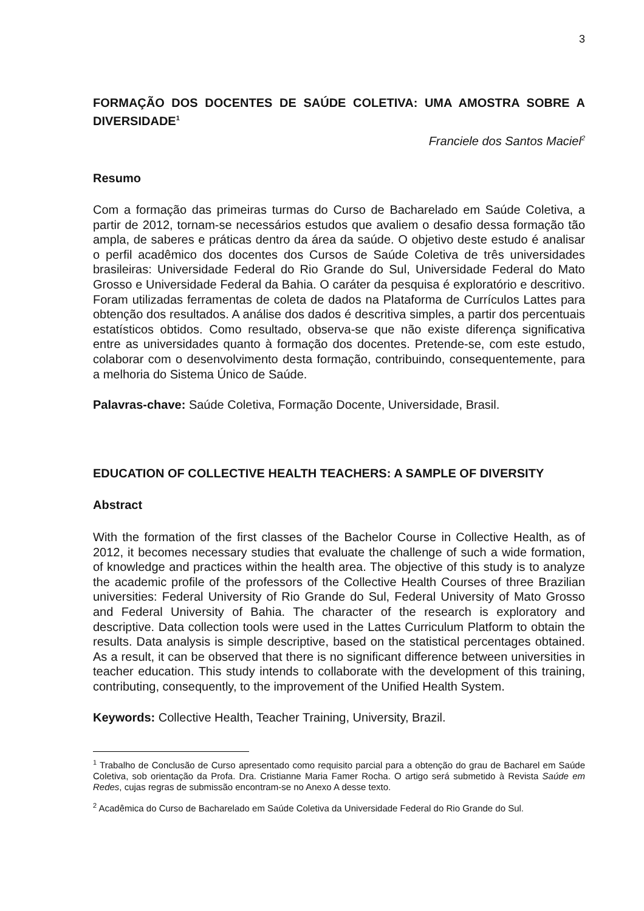3
FORMAÇÃO DOS DOCENTES DE SAÚDE COLETIVA: UMA AMOSTRA SOBRE A DIVERSIDADE<sup>1</sup>
Franciele dos Santos Maciel<sup>2</sup>
Resumo
Com a formação das primeiras turmas do Curso de Bacharelado em Saúde Coletiva, a partir de 2012, tornam-se necessários estudos que avaliem o desafio dessa formação tão ampla, de saberes e práticas dentro da área da saúde. O objetivo deste estudo é analisar o perfil acadêmico dos docentes dos Cursos de Saúde Coletiva de três universidades brasileiras: Universidade Federal do Rio Grande do Sul, Universidade Federal do Mato Grosso e Universidade Federal da Bahia. O caráter da pesquisa é exploratório e descritivo. Foram utilizadas ferramentas de coleta de dados na Plataforma de Currículos Lattes para obtenção dos resultados. A análise dos dados é descritiva simples, a partir dos percentuais estatísticos obtidos. Como resultado, observa-se que não existe diferença significativa entre as universidades quanto à formação dos docentes. Pretende-se, com este estudo, colaborar com o desenvolvimento desta formação, contribuindo, consequentemente, para a melhoria do Sistema Único de Saúde.
Palavras-chave: Saúde Coletiva, Formação Docente, Universidade, Brasil.
EDUCATION OF COLLECTIVE HEALTH TEACHERS: A SAMPLE OF DIVERSITY
Abstract
With the formation of the first classes of the Bachelor Course in Collective Health, as of 2012, it becomes necessary studies that evaluate the challenge of such a wide formation, of knowledge and practices within the health area. The objective of this study is to analyze the academic profile of the professors of the Collective Health Courses of three Brazilian universities: Federal University of Rio Grande do Sul, Federal University of Mato Grosso and Federal University of Bahia. The character of the research is exploratory and descriptive. Data collection tools were used in the Lattes Curriculum Platform to obtain the results. Data analysis is simple descriptive, based on the statistical percentages obtained. As a result, it can be observed that there is no significant difference between universities in teacher education. This study intends to collaborate with the development of this training, contributing, consequently, to the improvement of the Unified Health System.
Keywords: Collective Health, Teacher Training, University, Brazil.
<sup>1</sup> Trabalho de Conclusão de Curso apresentado como requisito parcial para a obtenção do grau de Bacharel em Saúde Coletiva, sob orientação da Profa. Dra. Cristianne Maria Famer Rocha. O artigo será submetido à Revista Saúde em Redes, cujas regras de submissão encontram-se no Anexo A desse texto.
<sup>2</sup> Acadêmica do Curso de Bacharelado em Saúde Coletiva da Universidade Federal do Rio Grande do Sul.